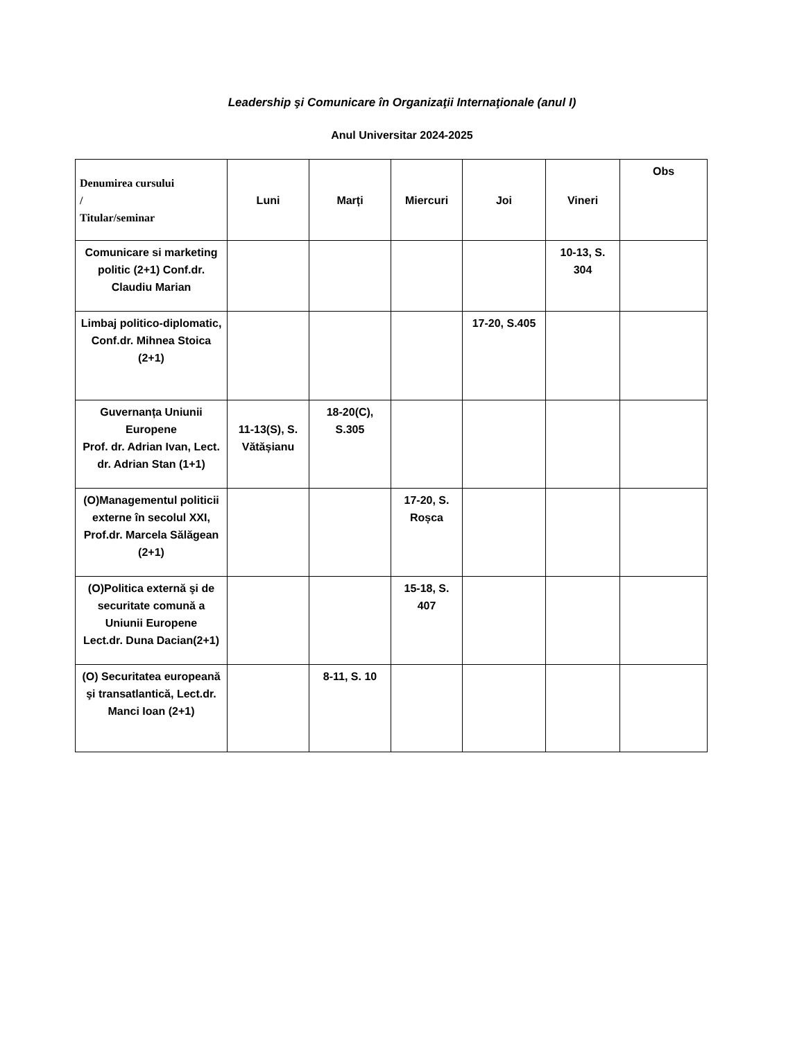Leadership şi Comunicare în Organizaţii Internaţionale (anul I)
Anul Universitar 2024-2025
| Denumirea cursului / Titular/seminar | Luni | Marți | Miercuri | Joi | Vineri | Obs |
| --- | --- | --- | --- | --- | --- | --- |
| Comunicare si marketing politic (2+1) Conf.dr. Claudiu Marian | | | | | 10-13, S. 304 | |
| Limbaj politico-diplomatic, Conf.dr. Mihnea Stoica (2+1) | | | | 17-20, S.405 | | |
| Guvernanța Uniunii Europene Prof. dr. Adrian Ivan, Lect. dr. Adrian Stan (1+1) | 11-13(S), S. Vătășianu | 18-20(C), S.305 | | | | |
| (O)Managementul politicii externe în secolul XXI, Prof.dr. Marcela Sălăgean (2+1) | | | 17-20, S. Roșca | | | |
| (O)Politica externă şi de securitate comună a Uniunii Europene Lect.dr. Duna Dacian(2+1) | | | 15-18, S. 407 | | | |
| (O) Securitatea europeană şi transatlantică, Lect.dr. Manci Ioan (2+1) | | 8-11, S. 10 | | | | |